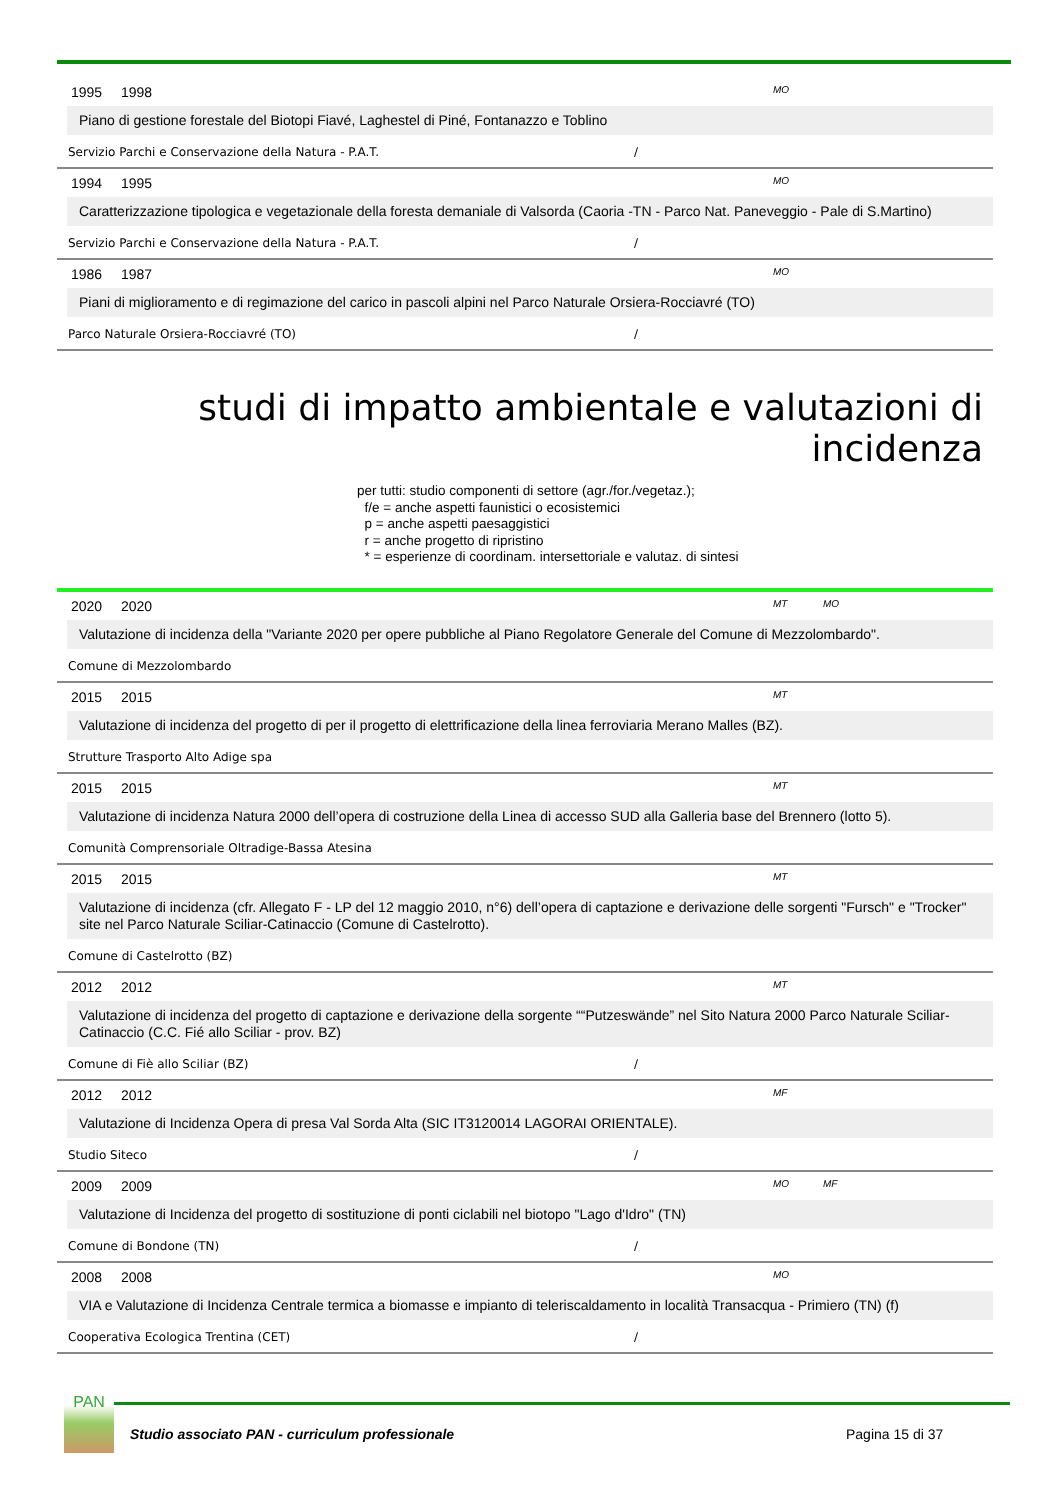1995 1998 MO
Piano di gestione forestale del Biotopi Fiavé, Laghestel di Piné, Fontanazzo e Toblino
Servizio Parchi e Conservazione della Natura - P.A.T. /
1994 1995 MO
Caratterizzazione tipologica e vegetazionale della foresta demaniale di Valsorda (Caoria -TN - Parco Nat. Paneveggio - Pale di S.Martino)
Servizio Parchi e Conservazione della Natura - P.A.T. /
1986 1987 MO
Piani di miglioramento e di regimazione del carico in pascoli alpini nel Parco Naturale Orsiera-Rocciavré (TO)
Parco Naturale Orsiera-Rocciavré (TO) /
studi di impatto ambientale e valutazioni di incidenza
per tutti: studio componenti di settore (agr./for./vegetaz.);
f/e = anche aspetti faunistici o ecosistemici
p = anche aspetti paesaggistici
r = anche progetto di ripristino
* = esperienze di coordinam. intersettoriale e valutaz. di sintesi
2020 2020 MT MO
Valutazione di incidenza della "Variante 2020 per opere pubbliche al Piano Regolatore Generale del Comune di Mezzolombardo".
Comune di Mezzolombardo
2015 2015 MT
Valutazione di incidenza del progetto di per il progetto di elettrificazione della linea ferroviaria Merano Malles (BZ).
Strutture Trasporto Alto Adige spa
2015 2015 MT
Valutazione di incidenza Natura 2000 dell’opera di costruzione della Linea di accesso SUD alla Galleria base del Brennero (lotto 5).
Comunità Comprensoriale Oltradige-Bassa Atesina
2015 2015 MT
Valutazione di incidenza (cfr. Allegato F - LP del 12 maggio 2010, n°6) dell’opera di captazione e derivazione delle sorgenti "Fursch" e "Trocker" site nel Parco Naturale Sciliar-Catinaccio (Comune di Castelrotto).
Comune di Castelrotto (BZ)
2012 2012 MT
Valutazione di incidenza del progetto di captazione e derivazione della sorgente ““Putzeswände” nel Sito Natura 2000 Parco Naturale Sciliar-Catinaccio (C.C. Fié allo Sciliar - prov. BZ)
Comune di Fiè allo Sciliar (BZ) /
2012 2012 MF
Valutazione di Incidenza Opera di presa Val Sorda Alta (SIC IT3120014 LAGORAI ORIENTALE).
Studio Siteco /
2009 2009 MO MF
Valutazione di Incidenza del progetto di sostituzione di ponti ciclabili nel biotopo "Lago d'Idro" (TN)
Comune di Bondone (TN) /
2008 2008 MO
VIA e Valutazione di Incidenza Centrale termica a biomasse e impianto di teleriscaldamento in località Transacqua - Primiero (TN) (f)
Cooperativa Ecologica Trentina (CET) /
PAN
Studio associato PAN - curriculum professionale Pagina 15 di 37